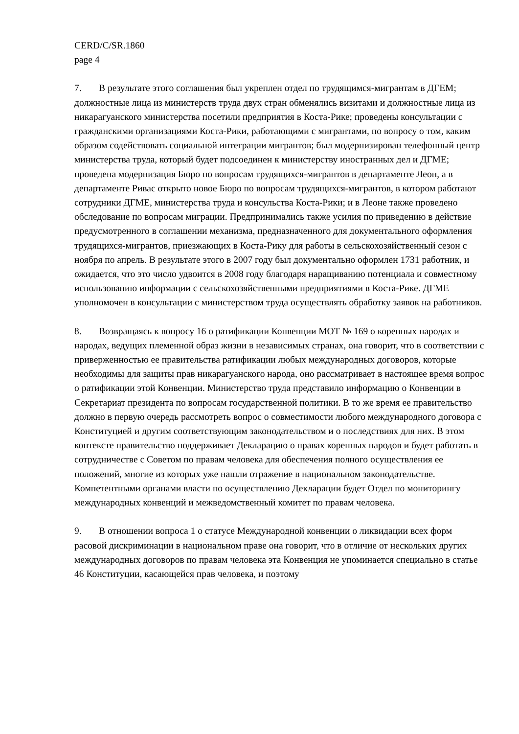CERD/C/SR.1860
page 4
7. В результате этого соглашения был укреплен отдел по трудящимся-мигрантам в ДГЕМ; должностные лица из министерств труда двух стран обменялись визитами и должностные лица из никарагуанского министерства посетили предприятия в Коста-Рике; проведены консультации с гражданскими организациями Коста-Рики, работающими с мигрантами, по вопросу о том, каким образом содействовать социальной интеграции мигрантов; был модернизирован телефонный центр министерства труда, который будет подсоединен к министерству иностранных дел и ДГМЕ; проведена модернизация Бюро по вопросам трудящихся-мигрантов в департаменте Леон, а в департаменте Ривас открыто новое Бюро по вопросам трудящихся-мигрантов, в котором работают сотрудники ДГМЕ, министерства труда и консульства Коста-Рики; и в Леоне также проведено обследование по вопросам миграции. Предпринимались также усилия по приведению в действие предусмотренного в соглашении механизма, предназначенного для документального оформления трудящихся-мигрантов, приезжающих в Коста-Рику для работы в сельскохозяйственный сезон с ноября по апрель. В результате этого в 2007 году был документально оформлен 1731 работник, и ожидается, что это число удвоится в 2008 году благодаря наращиванию потенциала и совместному использованию информации с сельскохозяйственными предприятиями в Коста-Рике. ДГМЕ уполномочен в консультации с министерством труда осуществлять обработку заявок на работников.
8. Возвращаясь к вопросу 16 о ратификации Конвенции МОТ № 169 о коренных народах и народах, ведущих племенной образ жизни в независимых странах, она говорит, что в соответствии с приверженностью ее правительства ратификации любых международных договоров, которые необходимы для защиты прав никарагуанского народа, оно рассматривает в настоящее время вопрос о ратификации этой Конвенции. Министерство труда представило информацию о Конвенции в Секретариат президента по вопросам государственной политики. В то же время ее правительство должно в первую очередь рассмотреть вопрос о совместимости любого международного договора с Конституцией и другим соответствующим законодательством и о последствиях для них. В этом контексте правительство поддерживает Декларацию о правах коренных народов и будет работать в сотрудничестве с Советом по правам человека для обеспечения полного осуществления ее положений, многие из которых уже нашли отражение в национальном законодательстве. Компетентными органами власти по осуществлению Декларации будет Отдел по мониторингу международных конвенций и межведомственный комитет по правам человека.
9. В отношении вопроса 1 о статусе Международной конвенции о ликвидации всех форм расовой дискриминации в национальном праве она говорит, что в отличие от нескольких других международных договоров по правам человека эта Конвенция не упоминается специально в статье 46 Конституции, касающейся прав человека, и поэтому